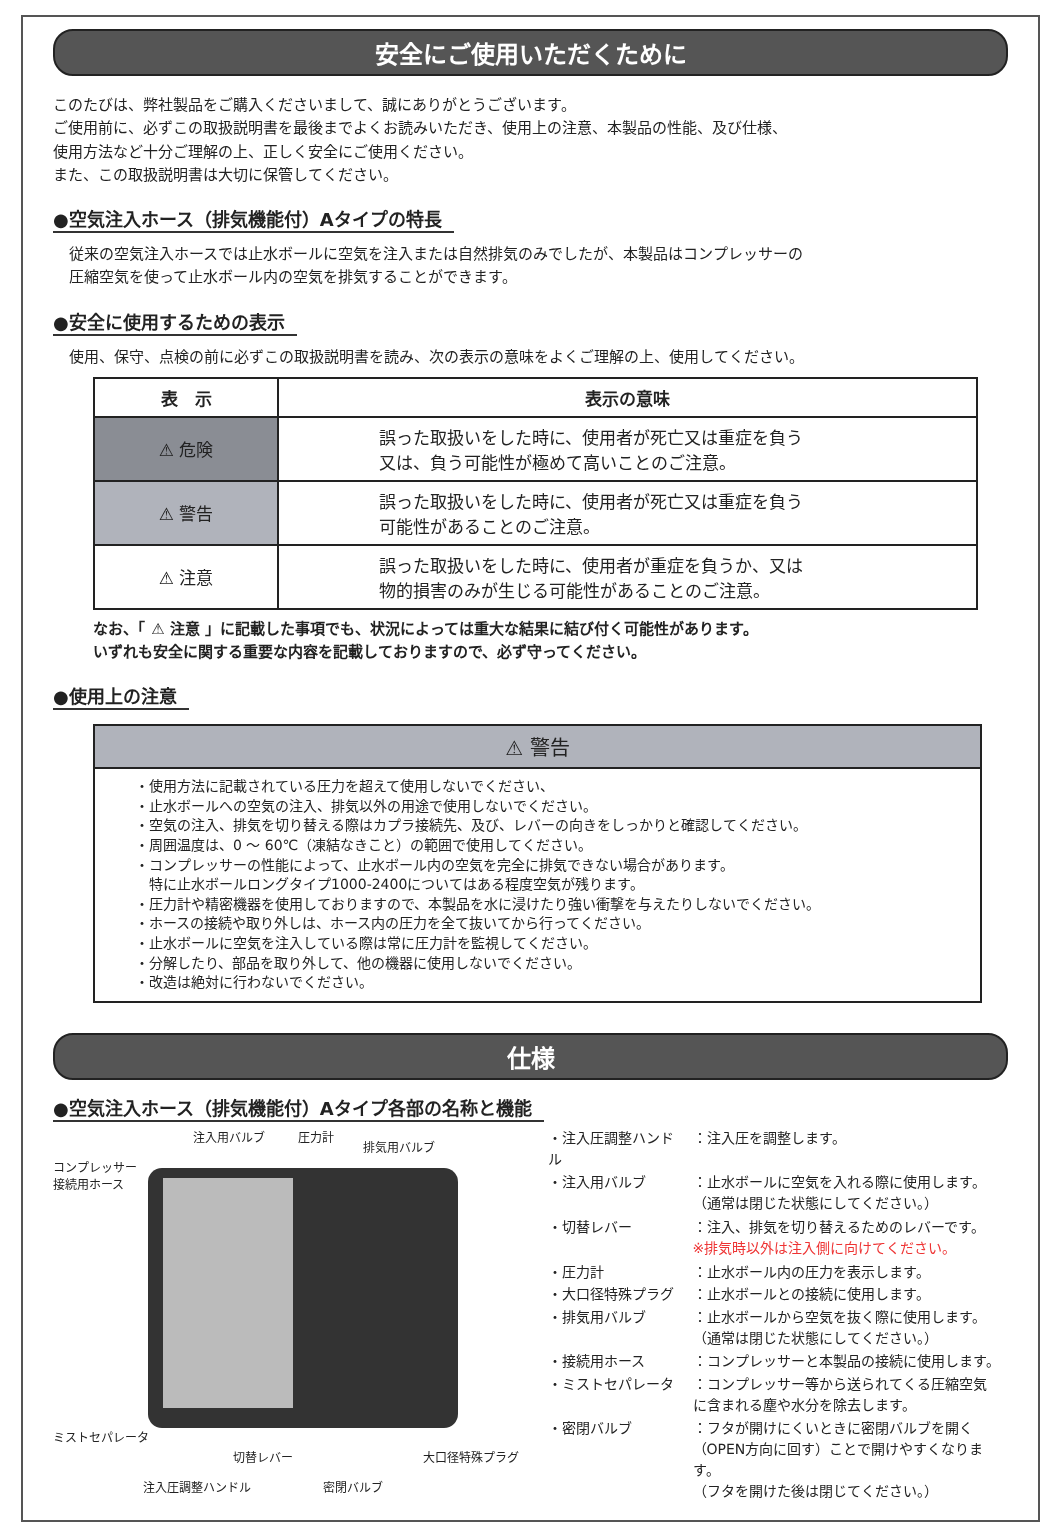安全にご使用いただくために
このたびは、弊社製品をご購入くださいまして、誠にありがとうございます。
ご使用前に、必ずこの取扱説明書を最後までよくお読みいただき、使用上の注意、本製品の性能、及び仕様、
使用方法など十分ご理解の上、正しく安全にご使用ください。
また、この取扱説明書は大切に保管してください。
●空気注入ホース（排気機能付）Aタイプの特長
従来の空気注入ホースでは止水ボールに空気を注入または自然排気のみでしたが、本製品はコンプレッサーの
圧縮空気を使って止水ボール内の空気を排気することができます。
●安全に使用するための表示
使用、保守、点検の前に必ずこの取扱説明書を読み、次の表示の意味をよくご理解の上、使用してください。
| 表 示 | 表示の意味 |
| --- | --- |
| ⚠ 危険 | 誤った取扱いをした時に、使用者が死亡又は重症を負う 又は、負う可能性が極めて高いことのご注意。 |
| ⚠ 警告 | 誤った取扱いをした時に、使用者が死亡又は重症を負う 可能性があることのご注意。 |
| ⚠ 注意 | 誤った取扱いをした時に、使用者が重症を負うか、又は 物的損害のみが生じる可能性があることのご注意。 |
なお、「 ⚠ 注意 」に記載した事項でも、状況によっては重大な結果に結び付く可能性があります。
いずれも安全に関する重要な内容を記載しておりますので、必ず守ってください。
●使用上の注意
⚠ 警告
・使用方法に記載されている圧力を超えて使用しないでください、
・止水ボールへの空気の注入、排気以外の用途で使用しないでください。
・空気の注入、排気を切り替える際はカプラ接続先、及び、レバーの向きをしっかりと確認してください。
・周囲温度は、0 ～ 60℃（凍結なきこと）の範囲で使用してください。
・コンプレッサーの性能によって、止水ボール内の空気を完全に排気できない場合があります。
　特に止水ボールロングタイプ1000-2400についてはある程度空気が残ります。
・圧力計や精密機器を使用しておりますので、本製品を水に浸けたり強い衝撃を与えたりしないでください。
・ホースの接続や取り外しは、ホース内の圧力を全て抜いてから行ってください。
・止水ボールに空気を注入している際は常に圧力計を監視してください。
・分解したり、部品を取り外して、他の機器に使用しないでください。
・改造は絶対に行わないでください。
仕様
●空気注入ホース（排気機能付）Aタイプ各部の名称と機能
コンプレッサー
接続用ホース
注入用バルブ 圧力計
排気用バルブ
ミストセパレータ
切替レバー 大口径特殊プラグ
注入圧調整ハンドル 密閉バルブ
| ・注入圧調整ハンドル | ：注入圧を調整します。 |
| ・注入用バルブ | ：止水ボールに空気を入れる際に使用します。 （通常は閉じた状態にしてください。） |
| ・切替レバー | ：注入、排気を切り替えるためのレバーです。 ※排気時以外は注入側に向けてください。 |
| ・圧力計 | ：止水ボール内の圧力を表示します。 |
| ・大口径特殊プラグ | ：止水ボールとの接続に使用します。 |
| ・排気用バルブ | ：止水ボールから空気を抜く際に使用します。 （通常は閉じた状態にしてください。） |
| ・接続用ホース | ：コンプレッサーと本製品の接続に使用します。 |
| ・ミストセパレータ | ：コンプレッサー等から送られてくる圧縮空気 に含まれる塵や水分を除去します。 |
| ・密閉バルブ | ：フタが開けにくいときに密閉バルブを開く （OPEN方向に回す）ことで開けやすくなります。 （フタを開けた後は閉じてください。） |